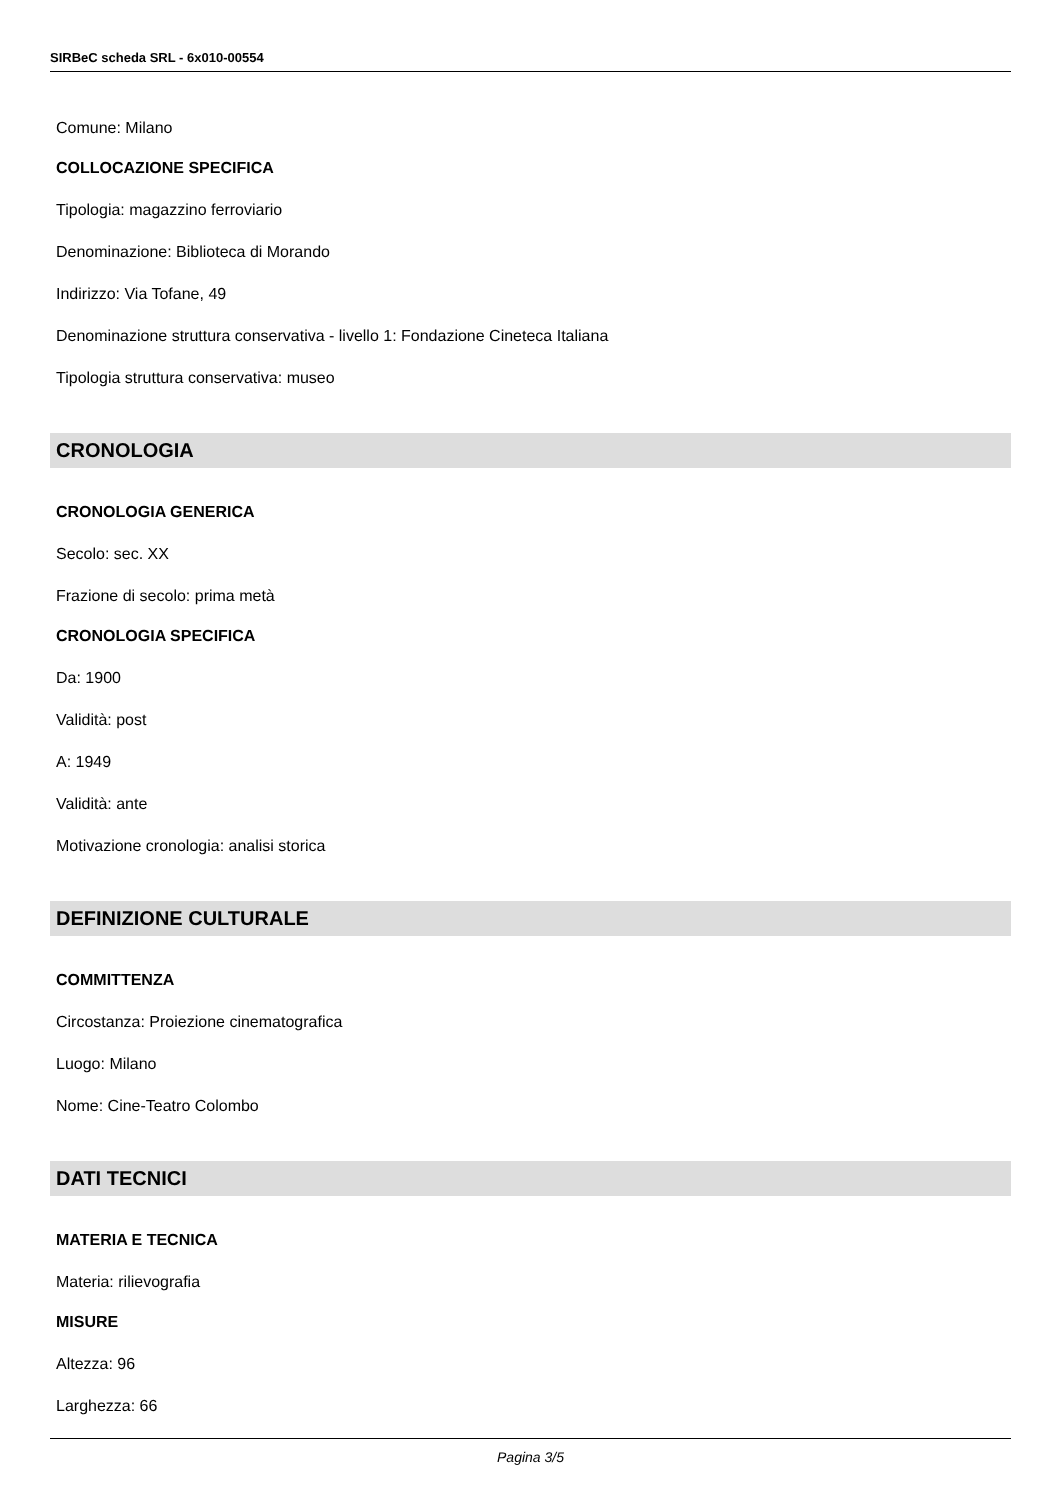SIRBeC scheda SRL - 6x010-00554
Comune: Milano
COLLOCAZIONE SPECIFICA
Tipologia: magazzino ferroviario
Denominazione: Biblioteca di Morando
Indirizzo: Via Tofane, 49
Denominazione struttura conservativa - livello 1: Fondazione Cineteca Italiana
Tipologia struttura conservativa: museo
CRONOLOGIA
CRONOLOGIA GENERICA
Secolo: sec. XX
Frazione di secolo: prima metà
CRONOLOGIA SPECIFICA
Da: 1900
Validità: post
A: 1949
Validità: ante
Motivazione cronologia: analisi storica
DEFINIZIONE CULTURALE
COMMITTENZA
Circostanza: Proiezione cinematografica
Luogo: Milano
Nome: Cine-Teatro Colombo
DATI TECNICI
MATERIA E TECNICA
Materia: rilievografia
MISURE
Altezza: 96
Larghezza: 66
Pagina 3/5